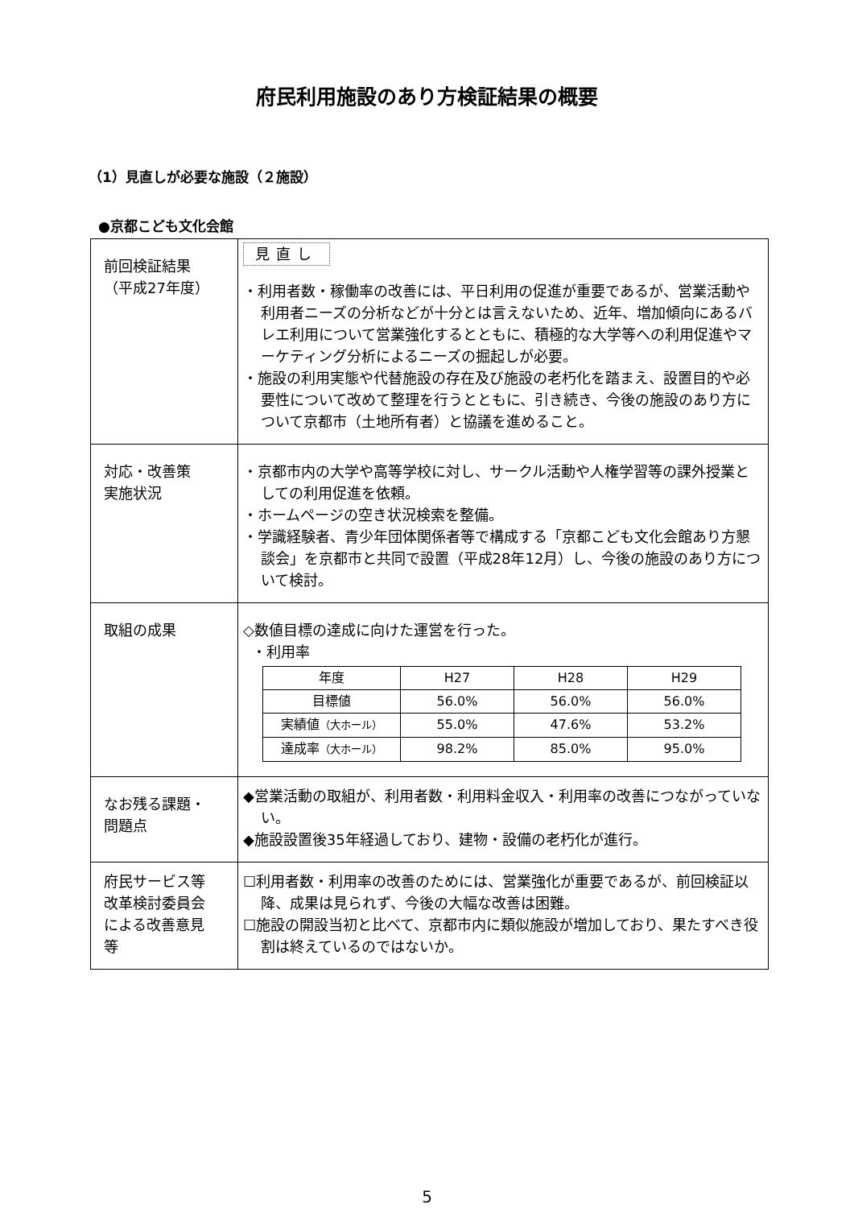府民利用施設のあり方検証結果の概要
（1）見直しが必要な施設（２施設）
●京都こども文化会館
| 前回検証結果 （平成27年度） | 見直し ・利用者数・稼働率の改善には、平日利用の促進が重要であるが、営業活動や利用者ニーズの分析などが十分とは言えないため、近年、増加傾向にあるバレエ利用について営業強化するとともに、積極的な大学等への利用促進やマーケティング分析によるニーズの掘起しが必要。 ・施設の利用実態や代替施設の存在及び施設の老朽化を踏まえ、設置目的や必要性について改めて整理を行うとともに、引き続き、今後の施設のあり方について京都市（土地所有者）と協議を進めること。 |
| 対応・改善策 実施状況 | ・京都市内の大学や高等学校に対し、サークル活動や人権学習等の課外授業としての利用促進を依頼。 ・ホームページの空き状況検索を整備。 ・学識経験者、青少年団体関係者等で構成する「京都こども文化会館あり方懇談会」を京都市と共同で設置（平成28年12月）し、今後の施設のあり方について検討。 |
| 取組の成果 | ◇数値目標の達成に向けた運営を行った。 ・利用率 / 年度 / H27 / H28 / H29 / / 目標値 / 56.0% / 56.0% / 56.0% / / 実績値 （大ホール） / 55.0% / 47.6% / 53.2% / / 達成率 （大ホール） / 98.2% / 85.0% / 95.0% / |
| なお残る課題・ 問題点 | ◆営業活動の取組が、利用者数・利用料金収入・利用率の改善につながっていない。 ◆施設設置後35年経過しており、建物・設備の老朽化が進行。 |
| 府民サービス等 改革検討委員会 による改善意見 等 | ☐利用者数・利用率の改善のためには、営業強化が重要であるが、前回検証以降、成果は見られず、今後の大幅な改善は困難。 ☐施設の開設当初と比べて、京都市内に類似施設が増加しており、果たすべき役割は終えているのではないか。 |
5